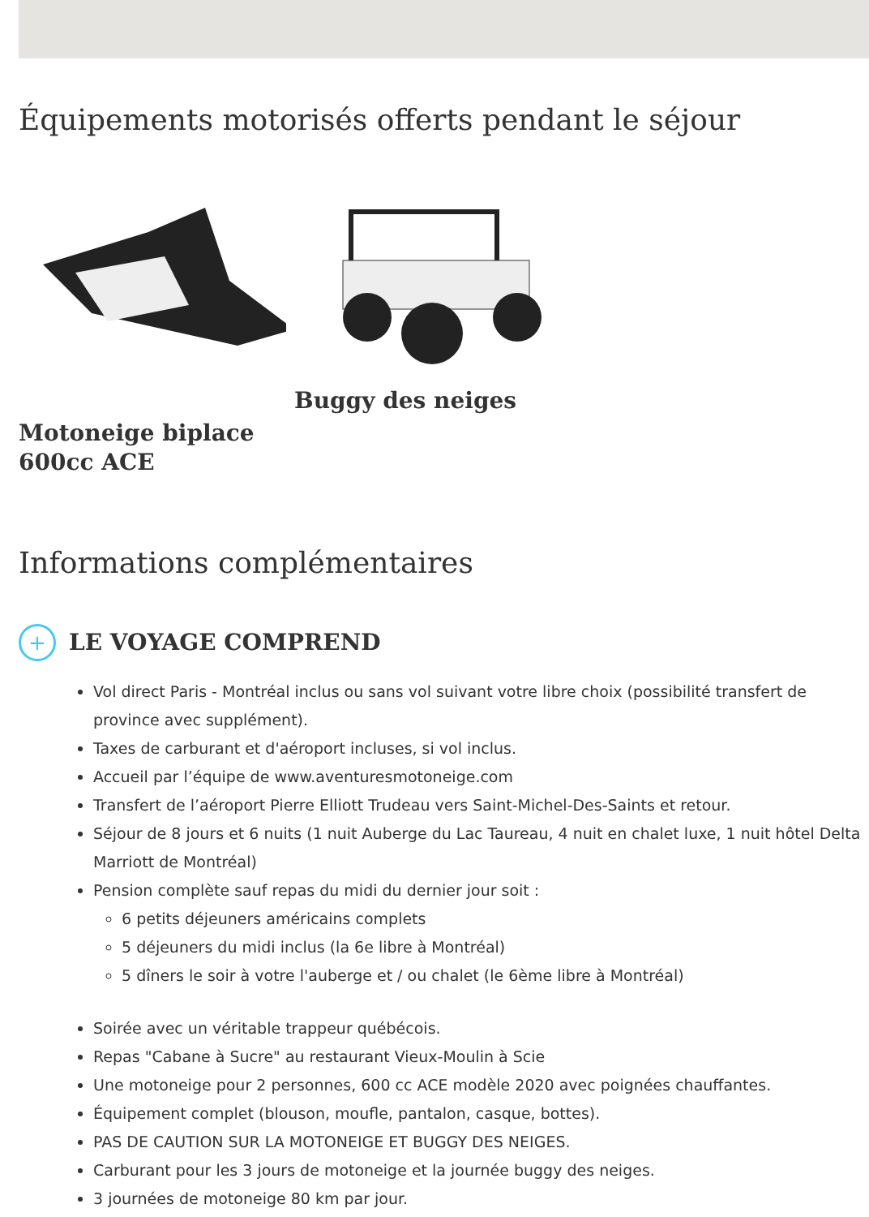Équipements motorisés offerts pendant le séjour
Motoneige biplace
600cc ACE
Buggy des neiges
Informations complémentaires
+
LE VOYAGE COMPREND
Vol direct Paris - Montréal inclus ou sans vol suivant votre libre choix (possibilité transfert de province avec supplément).
Taxes de carburant et d'aéroport incluses, si vol inclus.
Accueil par l’équipe de www.aventuresmotoneige.com
Transfert de l’aéroport Pierre Elliott Trudeau vers Saint-Michel-Des-Saints et retour.
Séjour de 8 jours et 6 nuits (1 nuit Auberge du Lac Taureau, 4 nuit en chalet luxe, 1 nuit hôtel Delta Marriott de Montréal)
Pension complète sauf repas du midi du dernier jour soit :
6 petits déjeuners américains complets
5 déjeuners du midi inclus (la 6e libre à Montréal)
5 dîners le soir à votre l'auberge et / ou chalet (le 6ème libre à Montréal)
Soirée avec un véritable trappeur québécois.
Repas "Cabane à Sucre" au restaurant Vieux-Moulin à Scie
Une motoneige pour 2 personnes, 600 cc ACE modèle 2020 avec poignées chauffantes.
Équipement complet (blouson, moufle, pantalon, casque, bottes).
PAS DE CAUTION SUR LA MOTONEIGE ET BUGGY DES NEIGES.
Carburant pour les 3 jours de motoneige et la journée buggy des neiges.
3 journées de motoneige 80 km par jour.